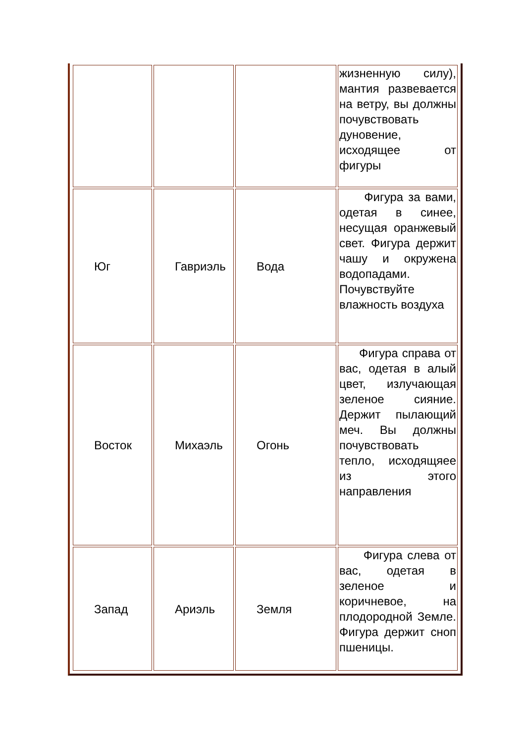| | | | жизненную силу), мантия развевается на ветру, вы должны почувствовать дуновение, исходящее от фигуры |
| Юг | Гавриэль | Вода | Фигура за вами, одетая в синее, несущая оранжевый свет. Фигура держит чашу и окружена водопадами. Почувствуйте влажность воздуха |
| Восток | Михаэль | Огонь | Фигура справа от вас, одетая в алый цвет, излучающая зеленое сияние. Держит пылающий меч. Вы должны почувствовать тепло, исходящяее из этого направления |
| Запад | Ариэль | Земля | Фигура слева от вас, одетая в зеленое и коричневое, на плодородной Земле. Фигура держит сноп пшеницы. |